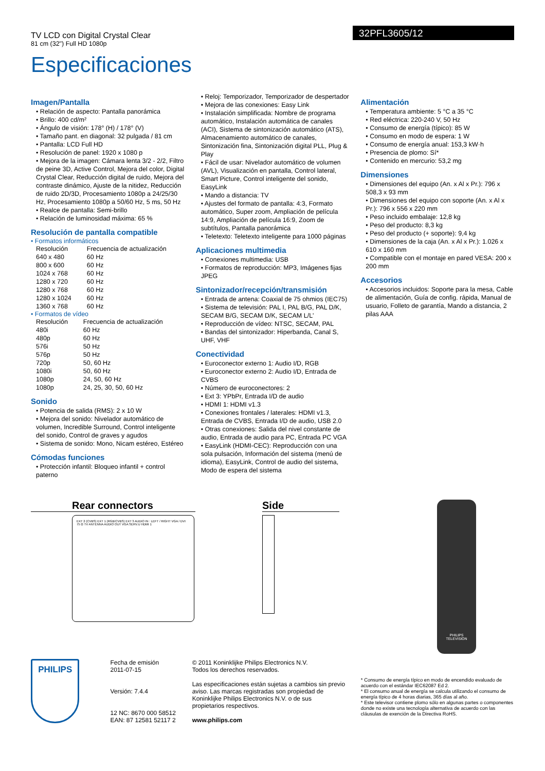TV LCD con Digital Crystal Clear
81 cm (32") Full HD 1080p
32PFL3605/12
Especificaciones
Imagen/Pantalla
• Relación de aspecto: Pantalla panorámica
• Brillo: 400 cd/m²
• Ángulo de visión: 178° (H) / 178° (V)
• Tamaño pant. en diagonal: 32 pulgada / 81 cm
• Pantalla: LCD Full HD
• Resolución de panel: 1920 x 1080 p
• Mejora de la imagen: Cámara lenta 3/2 - 2/2, Filtro de peine 3D, Active Control, Mejora del color, Digital Crystal Clear, Reducción digital de ruido, Mejora del contraste dinámico, Ajuste de la nitidez, Reducción de ruido 2D/3D, Procesamiento 1080p a 24/25/30 Hz, Procesamiento 1080p a 50/60 Hz, 5 ms, 50 Hz
• Realce de pantalla: Semi-brillo
• Relación de luminosidad máxima: 65 %
Resolución de pantalla compatible
• Formatos informáticos
| Resolución | Frecuencia de actualización |
| 640 x 480 | 60 Hz |
| 800 x 600 | 60 Hz |
| 1024 x 768 | 60 Hz |
| 1280 x 720 | 60 Hz |
| 1280 x 768 | 60 Hz |
| 1280 x 1024 | 60 Hz |
| 1360 x 768 | 60 Hz |
• Formatos de vídeo
| Resolución | Frecuencia de actualización |
| 480i | 60 Hz |
| 480p | 60 Hz |
| 576i | 50 Hz |
| 576p | 50 Hz |
| 720p | 50, 60 Hz |
| 1080i | 50, 60 Hz |
| 1080p | 24, 50, 60 Hz |
| 1080p | 24, 25, 30, 50, 60 Hz |
Sonido
• Potencia de salida (RMS): 2 x 10 W
• Mejora del sonido: Nivelador automático de volumen, Incredible Surround, Control inteligente del sonido, Control de graves y agudos
• Sistema de sonido: Mono, Nicam estéreo, Estéreo
Cómodas funciones
• Protección infantil: Bloqueo infantil + control paterno
• Reloj: Temporizador, Temporizador de despertador
• Mejora de las conexiones: Easy Link
• Instalación simplificada: Nombre de programa automático, Instalación automática de canales (ACI), Sistema de sintonización automático (ATS), Almacenamiento automático de canales, Sintonización fina, Sintonización digital PLL, Plug & Play
• Fácil de usar: Nivelador automático de volumen (AVL), Visualización en pantalla, Control lateral, Smart Picture, Control inteligente del sonido, EasyLink
• Mando a distancia: TV
• Ajustes del formato de pantalla: 4:3, Formato automático, Super zoom, Ampliación de película 14:9, Ampliación de película 16:9, Zoom de subtítulos, Pantalla panorámica
• Teletexto: Teletexto inteligente para 1000 páginas
Aplicaciones multimedia
• Conexiones multimedia: USB
• Formatos de reproducción: MP3, Imágenes fijas JPEG
Sintonizador/recepción/transmisión
• Entrada de antena: Coaxial de 75 ohmios (IEC75)
• Sistema de televisión: PAL I, PAL B/G, PAL D/K, SECAM B/G, SECAM D/K, SECAM L/L'
• Reproducción de vídeo: NTSC, SECAM, PAL
• Bandas del sintonizador: Hiperbanda, Canal S, UHF, VHF
Conectividad
• Euroconector externo 1: Audio I/D, RGB
• Euroconector externo 2: Audio I/D, Entrada de CVBS
• Número de euroconectores: 2
• Ext 3: YPbPr, Entrada I/D de audio
• HDMI 1: HDMI v1.3
• Conexiones frontales / laterales: HDMI v1.3, Entrada de CVBS, Entrada I/D de audio, USB 2.0
• Otras conexiones: Salida del nivel constante de audio, Entrada de audio para PC, Entrada PC VGA
• EasyLink (HDMI-CEC): Reproducción con una sola pulsación, Información del sistema (menú de idioma), EasyLink, Control de audio del sistema, Modo de espera del sistema
Alimentación
• Temperatura ambiente: 5 °C a 35 °C
• Red eléctrica: 220-240 V, 50 Hz
• Consumo de energía (típico): 85 W
• Consumo en modo de espera: 1 W
• Consumo de energía anual: 153,3 kW·h
• Presencia de plomo: Sí*
• Contenido en mercurio: 53,2 mg
Dimensiones
• Dimensiones del equipo (An. x Al x Pr.): 796 x 508,3 x 93 mm
• Dimensiones del equipo con soporte (An. x Al x Pr.): 796 x 556 x 220 mm
• Peso incluido embalaje: 12,8 kg
• Peso del producto: 8,3 kg
• Peso del producto (+ soporte): 9,4 kg
• Dimensiones de la caja (An. x Al x Pr.): 1.026 x 610 x 160 mm
• Compatible con el montaje en pared VESA: 200 x 200 mm
Accesorios
• Accesorios incluidos: Soporte para la mesa, Cable de alimentación, Guía de config. rápida, Manual de usuario, Folleto de garantía, Mando a distancia, 2 pilas AAA
Rear connectors
EXT 2 (CVBS) EXT 1 (RGB/CVBS) EXT 3 AUDIO IN : LEFT / RIGHT VGA / DVI 75 Ω TV ANTENNA AUDIO OUT VGA SERV.U HDMI 1
Side
PHILIPS
TELEVISION
PHILIPS
Fecha de emisión
2011-07-15
Versión: 7.4.4
12 NC: 8670 000 58512
EAN: 87 12581 52117 2
© 2011 Koninklijke Philips Electronics N.V.
Todos los derechos reservados.
Las especificaciones están sujetas a cambios sin previo aviso. Las marcas registradas son propiedad de Koninklijke Philips Electronics N.V. o de sus propietarios respectivos.
www.philips.com
* Consumo de energía típico en modo de encendido evaluado de acuerdo con el estándar IEC62087 Ed 2.
* El consumo anual de energía se calcula utilizando el consumo de energía típico de 4 horas diarias, 365 días al año.
* Este televisor contiene plomo sólo en algunas partes o componentes donde no existe una tecnología alternativa de acuerdo con las cláusulas de exención de la Directiva RoHS.